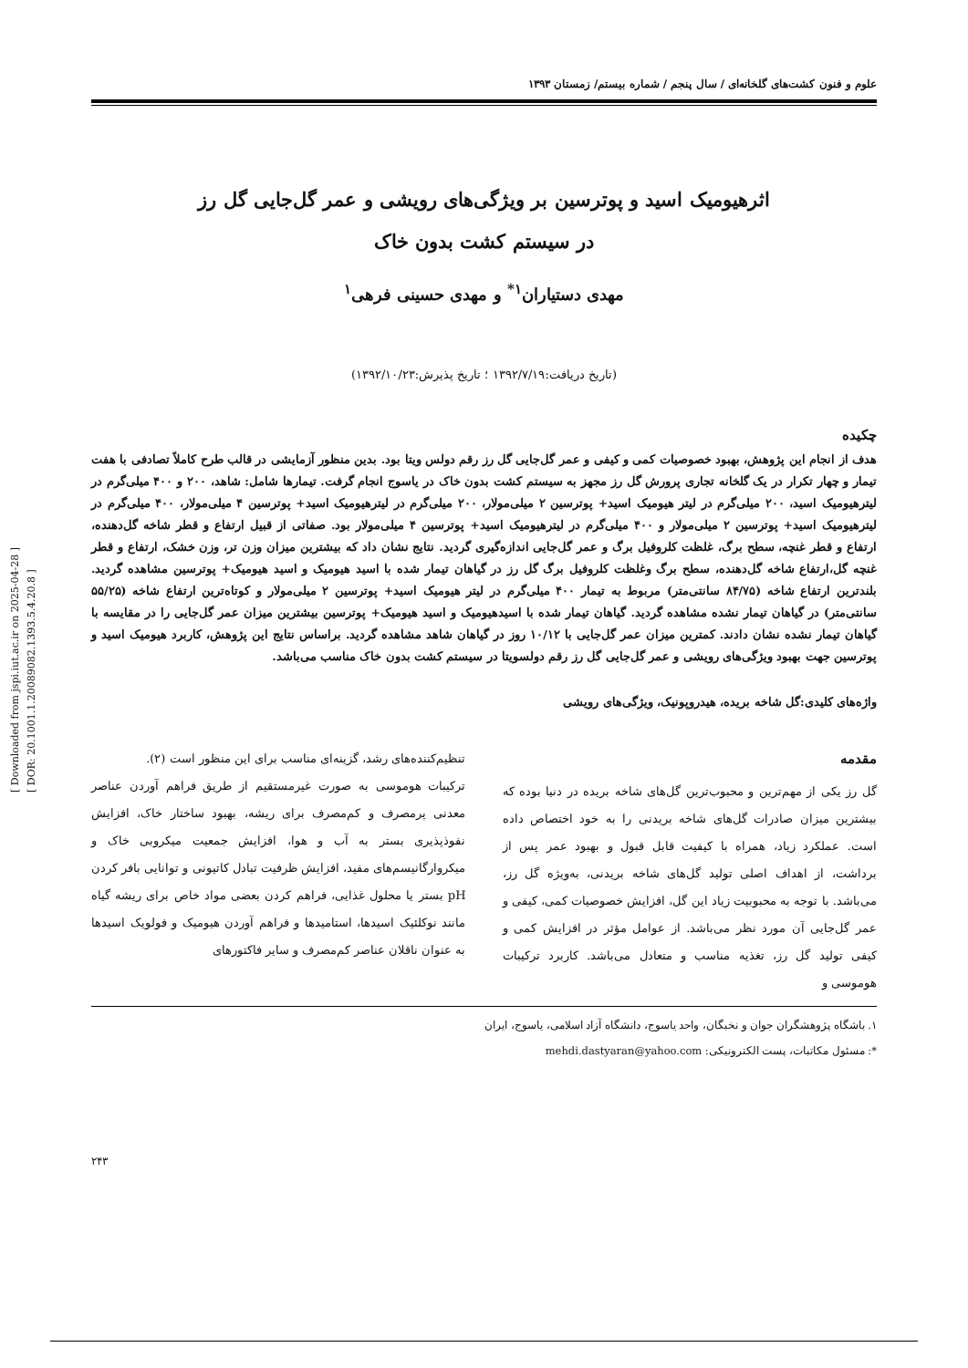[ Downloaded from jspi.iut.ac.ir on 2025-04-28 ]
[ DOR: 20.1001.1.20089082.1393.5.4.20.8 ]
علوم و فنون کشت‌های گلخانه‌ای / سال پنجم / شماره بیستم/ زمستان ۱۳۹۳
اثرهیومیک اسید و پوترسین بر ویژگی‌های رویشی و عمر گل‌جایی گل رز
در سیستم کشت بدون خاک
مهدی دستیاران<sup>۱*</sup> و مهدی حسینی فرهی<sup>۱</sup>
(تاریخ دریافت:۱۳۹۲/۷/۱۹ ؛ تاریخ پذیرش:۱۳۹۲/۱۰/۲۳)
چکیده
هدف از انجام این پژوهش، بهبود خصوصیات کمی و کیفی و عمر گل‌جایی گل رز رقم دولس ویتا بود. بدین منظور آزمایشی در قالب طرح کاملاً تصادفی با هفت تیمار و چهار تکرار در یک گلخانه تجاری پرورش گل رز مجهز به سیستم کشت بدون خاک در یاسوج انجام گرفت. تیمارها شامل: شاهد، ۲۰۰ و ۴۰۰ میلی‌گرم در لیترهیومیک اسید، ۲۰۰ میلی‌گرم در لیتر هیومیک اسید+ پوترسین ۲ میلی‌مولار، ۲۰۰ میلی‌گرم در لیترهیومیک اسید+ پوترسین ۴ میلی‌مولار، ۴۰۰ میلی‌گرم در لیترهیومیک اسید+ پوترسین ۲ میلی‌مولار و ۴۰۰ میلی‌گرم در لیترهیومیک اسید+ پوترسین ۴ میلی‌مولار بود. صفاتی از قبیل ارتفاع و قطر شاخه گل‌دهنده، ارتفاع و قطر غنچه، سطح برگ، غلظت کلروفیل برگ و عمر گل‌جایی اندازه‌گیری گردید. نتایج نشان داد که بیشترین میزان وزن تر، وزن خشک، ارتفاع و قطر غنچه گل،ارتفاع شاخه گل‌دهنده، سطح برگ وغلظت کلروفیل برگ گل رز در گیاهان تیمار شده با اسید هیومیک و اسید هیومیک+ پوترسین مشاهده گردید. بلندترین ارتفاع شاخه (۸۴/۷۵ سانتی‌متر) مربوط به تیمار ۴۰۰ میلی‌گرم در لیتر هیومیک اسید+ پوترسین ۲ میلی‌مولار و کوتاه‌ترین ارتفاع شاخه (۵۵/۲۵ سانتی‌متر) در گیاهان تیمار نشده مشاهده گردید. گیاهان تیمار شده با اسیدهیومیک و اسید هیومیک+ پوترسین بیشترین میزان عمر گل‌جایی را در مقایسه با گیاهان تیمار نشده نشان دادند. کمترین میزان عمر گل‌جایی با ۱۰/۱۲ روز در گیاهان شاهد مشاهده گردید. براساس نتایج این پژوهش، کاربرد هیومیک اسید و پوترسین جهت بهبود ویژگی‌های رویشی و عمر گل‌جایی گل رز رقم دولسویتا در سیستم کشت بدون خاک مناسب می‌باشد.
واژه‌های کلیدی:گل شاخه بریده، هیدروپونیک، ویژگی‌های رویشی
مقدمه
گل رز یکی از مهم‌ترین و محبوب‌ترین گل‌های شاخه بریده در دنیا بوده که بیشترین میزان صادرات گل‌های شاخه بریدنی را به خود اختصاص داده است. عملکرد زیاد، همراه با کیفیت قابل قبول و بهبود عمر پس از برداشت، از اهداف اصلی تولید گل‌های شاخه بریدنی، به‌ویژه گل رز، می‌باشد. با توجه به محبوبیت زیاد این گل، افزایش خصوصیات کمی، کیفی و عمر گل‌جایی آن مورد نظر می‌باشد. از عوامل مؤثر در افزایش کمی و کیفی تولید گل رز، تغذیه مناسب و متعادل می‌باشد. کاربرد ترکیبات هوموسی و
تنظیم‌کننده‌های رشد، گزینه‌ای مناسب برای این منظور است (۲).
ترکیبات هوموسی به صورت غیرمستقیم از طریق فراهم آوردن عناصر معدنی پرمصرف و کم‌مصرف برای ریشه، بهبود ساختار خاک، افزایش نفوذپذیری بستر به آب و هوا، افزایش جمعیت میکروبی خاک و میکروارگانیسم‌های مفید، افزایش ظرفیت تبادل کاتیونی و توانایی بافر کردن pH بستر یا محلول غذایی، فراهم کردن بعضی مواد خاص برای ریشه گیاه مانند نوکلئیک اسیدها، استامیدها و فراهم آوردن هیومیک و فولویک اسیدها به عنوان ناقلان عناصر کم‌مصرف و سایر فاکتورهای
۱. باشگاه پژوهشگران جوان و نخبگان، واحد یاسوج، دانشگاه آزاد اسلامی، یاسوج، ایران
*: مسئول مکاتبات، پست الکترونیکی: mehdi.dastyaran@yahoo.com
۲۴۳